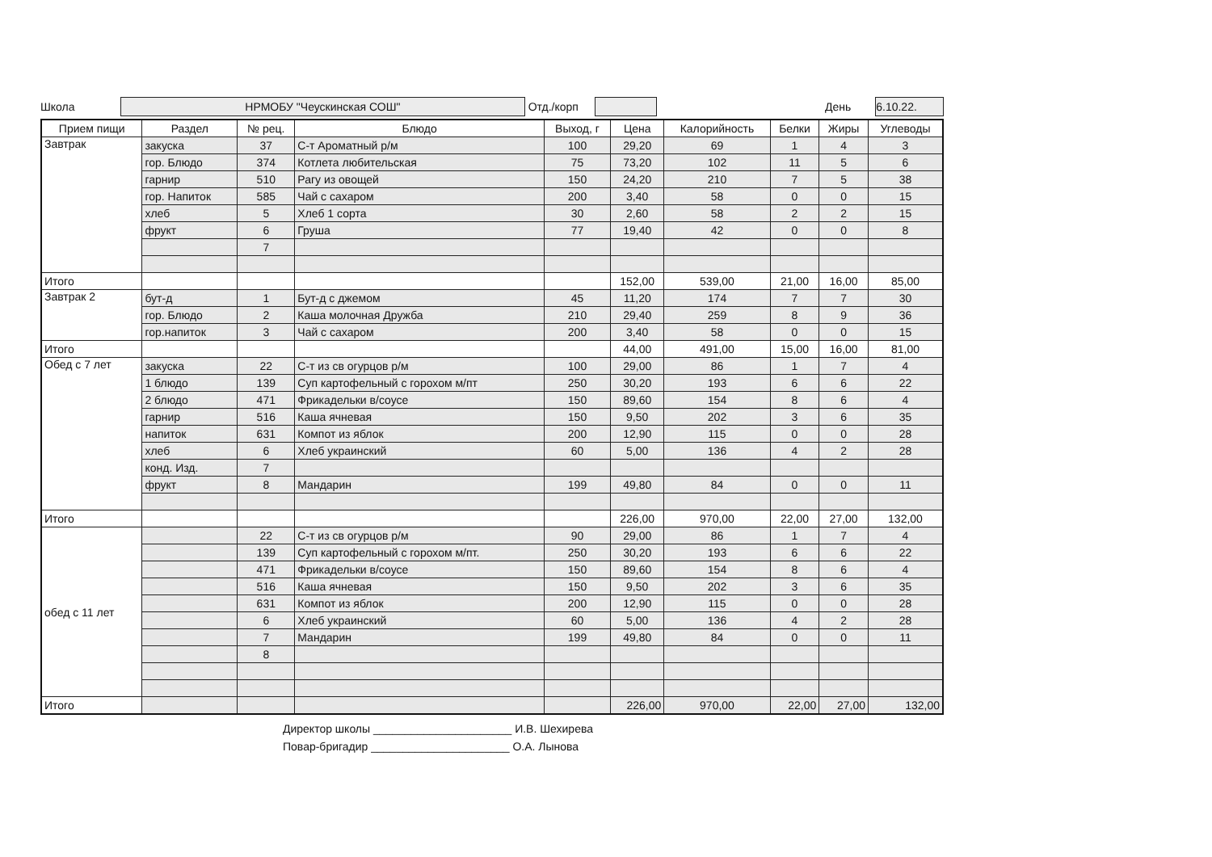Школа
НРМОБУ "Чеускинская СОШ"
Отд./корп День
6.10.22.
| Прием пищи | Раздел | № рец. | Блюдо | Выход, г | Цена | Калорийность | Белки | Жиры | Углеводы |
| --- | --- | --- | --- | --- | --- | --- | --- | --- | --- |
| Завтрак | закуска | 37 | С-т Ароматный р/м | 100 | 29,20 | 69 | 1 | 4 | 3 |
| | гор. Блюдо | 374 | Котлета любительская | 75 | 73,20 | 102 | 11 | 5 | 6 |
| | гарнир | 510 | Рагу из овощей | 150 | 24,20 | 210 | 7 | 5 | 38 |
| | гор. Напиток | 585 | Чай с сахаром | 200 | 3,40 | 58 | 0 | 0 | 15 |
| | хлеб | 5 | Хлеб 1 сорта | 30 | 2,60 | 58 | 2 | 2 | 15 |
| | фрукт | 6 | Груша | 77 | 19,40 | 42 | 0 | 0 | 8 |
| | | 7 | | | | | | | |
| Итого | | | | | 152,00 | 539,00 | 21,00 | 16,00 | 85,00 |
| Завтрак 2 | бут-д | 1 | Бут-д с джемом | 45 | 11,20 | 174 | 7 | 7 | 30 |
| | гор. Блюдо | 2 | Каша молочная Дружба | 210 | 29,40 | 259 | 8 | 9 | 36 |
| | гор.напиток | 3 | Чай с сахаром | 200 | 3,40 | 58 | 0 | 0 | 15 |
| Итого | | | | | 44,00 | 491,00 | 15,00 | 16,00 | 81,00 |
| Обед с 7 лет | закуска | 22 | С-т из св огурцов р/м | 100 | 29,00 | 86 | 1 | 7 | 4 |
| | 1 блюдо | 139 | Суп картофельный с горохом м/пт | 250 | 30,20 | 193 | 6 | 6 | 22 |
| | 2 блюдо | 471 | Фрикадельки в/соусе | 150 | 89,60 | 154 | 8 | 6 | 4 |
| | гарнир | 516 | Каша ячневая | 150 | 9,50 | 202 | 3 | 6 | 35 |
| | напиток | 631 | Компот из яблок | 200 | 12,90 | 115 | 0 | 0 | 28 |
| | хлеб | 6 | Хлеб украинский | 60 | 5,00 | 136 | 4 | 2 | 28 |
| | конд. Изд. | 7 | | | | | | | |
| | фрукт | 8 | Мандарин | 199 | 49,80 | 84 | 0 | 0 | 11 |
| Итого | | | | | 226,00 | 970,00 | 22,00 | 27,00 | 132,00 |
| обед с 11 лет | | 22 | С-т из св огурцов р/м | 90 | 29,00 | 86 | 1 | 7 | 4 |
| | | 139 | Суп картофельный с горохом м/пт. | 250 | 30,20 | 193 | 6 | 6 | 22 |
| | | 471 | Фрикадельки в/соусе | 150 | 89,60 | 154 | 8 | 6 | 4 |
| | | 516 | Каша ячневая | 150 | 9,50 | 202 | 3 | 6 | 35 |
| | | 631 | Компот из яблок | 200 | 12,90 | 115 | 0 | 0 | 28 |
| | | 6 | Хлеб украинский | 60 | 5,00 | 136 | 4 | 2 | 28 |
| | | 7 | Мандарин | 199 | 49,80 | 84 | 0 | 0 | 11 |
| | | 8 | | | | | | | |
| Итого | | | | | 226,00 | 970,00 | 22,00 | 27,00 | 132,00 |
Директор школы ______________________ И.В. Шехирева
Повар-бригадир ______________________ О.А. Лынова